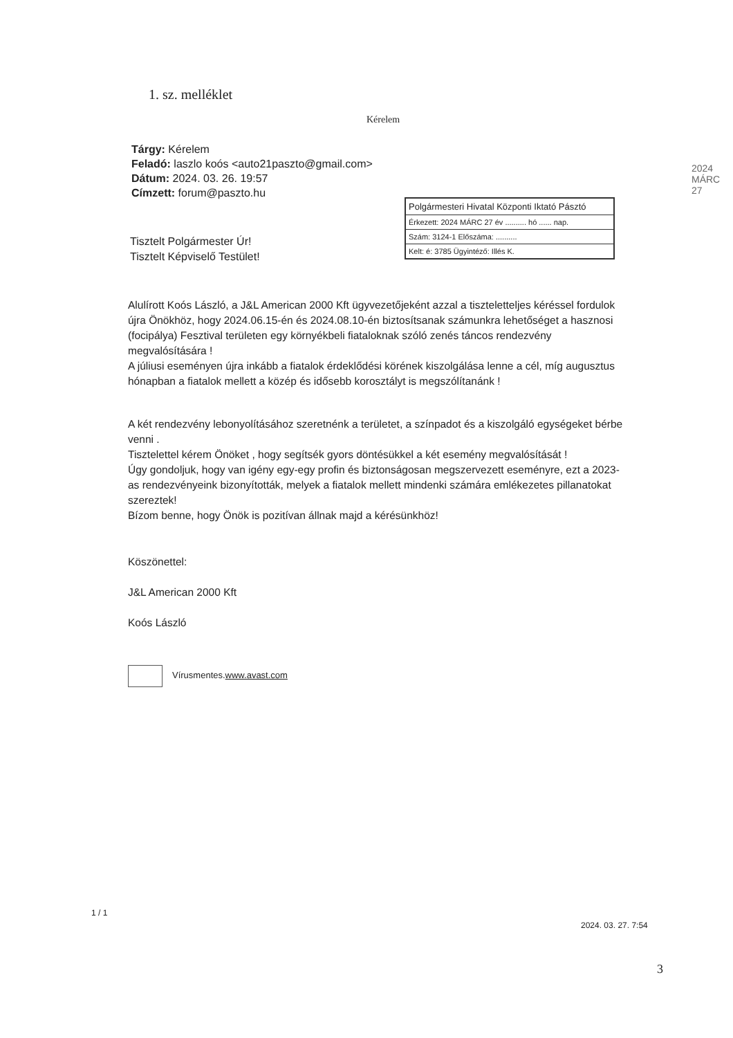1. sz. melléklet
Kérelem
2024 MÁRC 27
Tárgy: Kérelem
Feladó: laszlo koós <auto21paszto@gmail.com>
Dátum: 2024. 03. 26. 19:57
Címzett: forum@paszto.hu
Polgármesteri Hivatal Központi Iktató Pásztó
Érkezett: 2024 MÁRC 27 év .......... hó ...... nap.
Szám: 3124-1 Előszáma: ..........
Kelt: é: 3785 Ügyintéző: Illés K.
Tisztelt Polgármester Úr!
Tisztelt Képviselő Testület!
Alulírott Koós László, a J&L American 2000 Kft ügyvezetőjeként azzal a tiszteletteljes kéréssel fordulok újra Önökhöz, hogy 2024.06.15-én és 2024.08.10-én biztosítsanak számunkra lehetőséget a hasznosi (focipálya) Fesztival területen egy környékbeli fiataloknak szóló zenés táncos rendezvény megvalósítására !
A júliusi eseményen újra inkább a fiatalok érdeklődési körének kiszolgálása lenne a cél, míg augusztus hónapban a fiatalok mellett a közép és idősebb korosztályt is megszólítanánk !
A két rendezvény lebonyolításához szeretnénk a területet, a színpadot és a kiszolgáló egységeket bérbe venni .
Tisztelettel kérem Önöket , hogy segítsék gyors döntésükkel a két esemény megvalósítását !
Úgy gondoljuk, hogy van igény egy-egy profin és biztonságosan megszervezett eseményre, ezt a 2023-as rendezvényeink bizonyították, melyek a fiatalok mellett mindenki számára emlékezetes pillanatokat szereztek!
Bízom benne, hogy Önök is pozitívan állnak majd a kérésünkhöz!
Köszönettel:
J&L American 2000 Kft
Koós László
Vírusmentes.www.avast.com
1 / 1
2024. 03. 27. 7:54
3